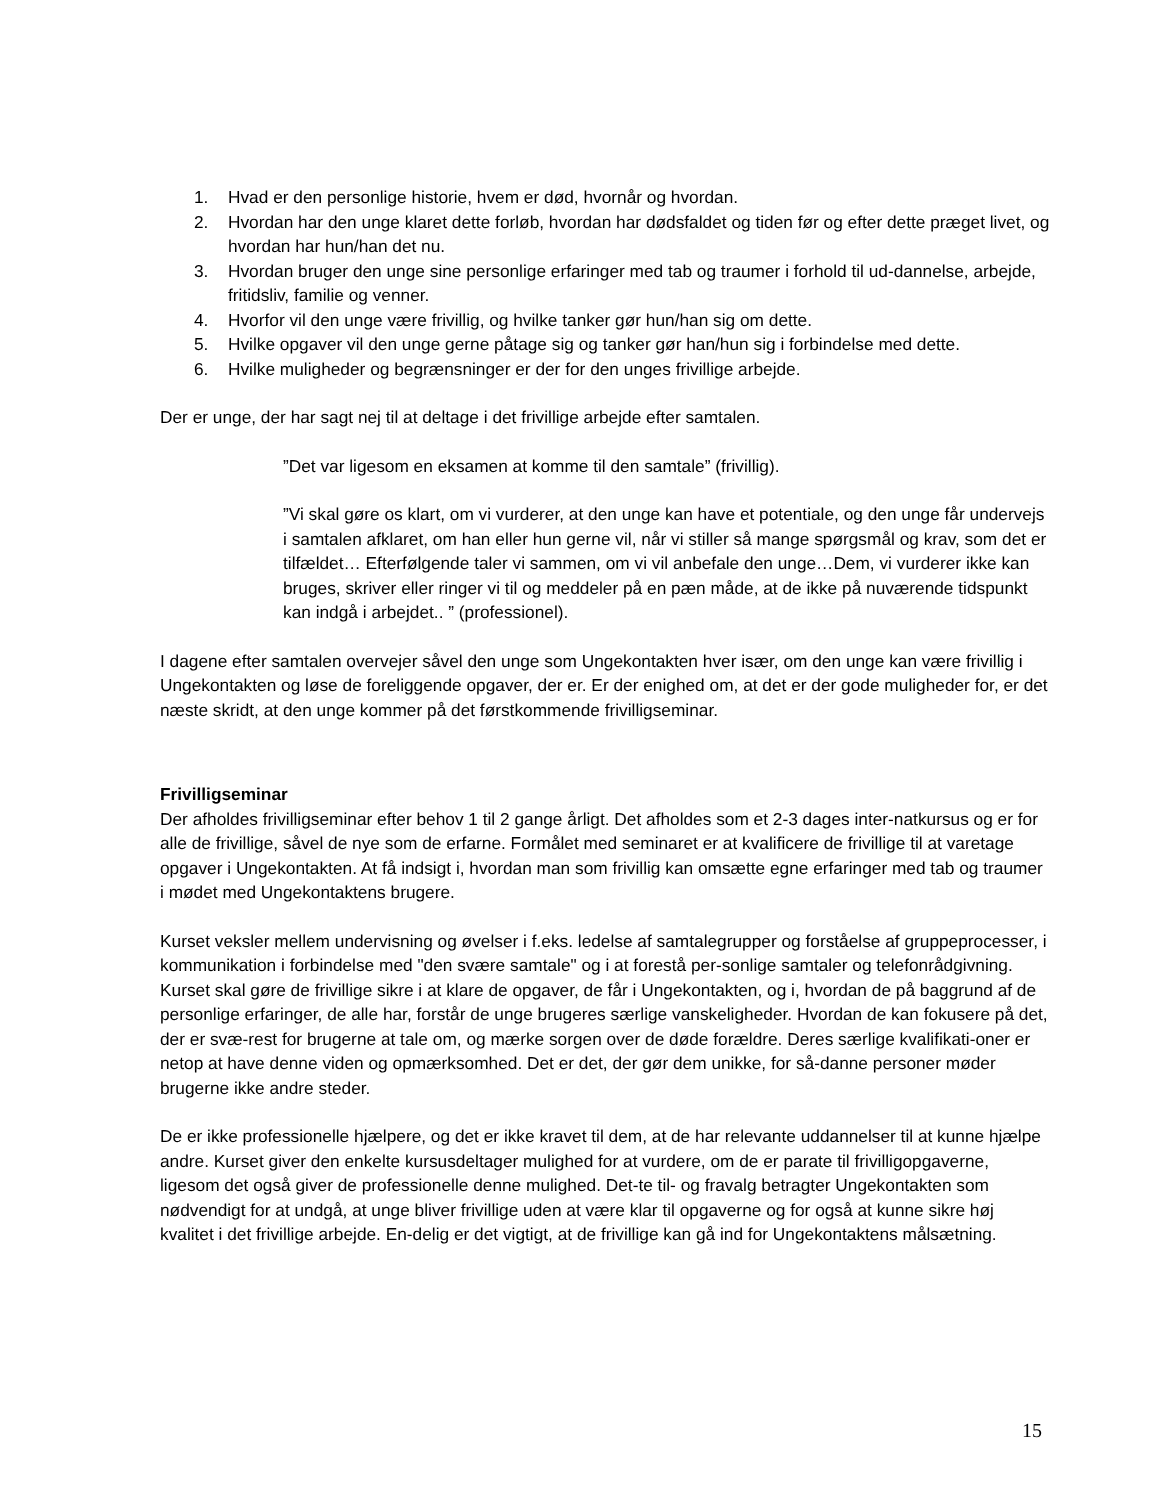1. Hvad er den personlige historie, hvem er død, hvornår og hvordan.
2. Hvordan har den unge klaret dette forløb, hvordan har dødsfaldet og tiden før og efter dette præget livet, og hvordan har hun/han det nu.
3. Hvordan bruger den unge sine personlige erfaringer med tab og traumer i forhold til ud-dannelse, arbejde, fritidsliv, familie og venner.
4. Hvorfor vil den unge være frivillig, og hvilke tanker gør hun/han sig om dette.
5. Hvilke opgaver vil den unge gerne påtage sig og tanker gør han/hun sig i forbindelse med dette.
6. Hvilke muligheder og begrænsninger er der for den unges frivillige arbejde.
Der er unge, der har sagt nej til at deltage i det frivillige arbejde efter samtalen.
”Det var ligesom en eksamen at komme til den samtale” (frivillig).
”Vi skal gøre os klart, om vi vurderer, at den unge kan have et potentiale, og den unge får undervejs i samtalen afklaret, om han eller hun gerne vil, når vi stiller så mange spørgsmål og krav, som det er tilfældet… Efterfølgende taler vi sammen, om vi vil anbefale den unge…Dem, vi vurderer ikke kan bruges, skriver eller ringer vi til og meddeler på en pæn måde, at de ikke på nuværende tidspunkt kan indgå i arbejdet.. ” (professionel).
I dagene efter samtalen overvejer såvel den unge som Ungekontakten hver især, om den unge kan være frivillig i Ungekontakten og løse de foreliggende opgaver, der er. Er der enighed om, at det er der gode muligheder for, er det næste skridt, at den unge kommer på det førstkommende frivilligseminar.
Frivilligseminar
Der afholdes frivilligseminar efter behov 1 til 2 gange årligt. Det afholdes som et 2-3 dages inter-natkursus og er for alle de frivillige, såvel de nye som de erfarne. Formålet med seminaret er at kvalificere de frivillige til at varetage opgaver i Ungekontakten. At få indsigt i, hvordan man som frivillig kan omsætte egne erfaringer med tab og traumer i mødet med Ungekontaktens brugere.
Kurset veksler mellem undervisning og øvelser i f.eks. ledelse af samtalegrupper og forståelse af gruppeprocesser, i kommunikation i forbindelse med "den svære samtale" og i at forestå per-sonlige samtaler og telefonrådgivning. Kurset skal gøre de frivillige sikre i at klare de opgaver, de får i Ungekontakten, og i, hvordan de på baggrund af de personlige erfaringer, de alle har, forstår de unge brugeres særlige vanskeligheder. Hvordan de kan fokusere på det, der er svæ-rest for brugerne at tale om, og mærke sorgen over de døde forældre. Deres særlige kvalifikati-oner er netop at have denne viden og opmærksomhed. Det er det, der gør dem unikke, for så-danne personer møder brugerne ikke andre steder.
De er ikke professionelle hjælpere, og det er ikke kravet til dem, at de har relevante uddannelser til at kunne hjælpe andre. Kurset giver den enkelte kursusdeltager mulighed for at vurdere, om de er parate til frivilligopgaverne, ligesom det også giver de professionelle denne mulighed. Det-te til- og fravalg betragter Ungekontakten som nødvendigt for at undgå, at unge bliver frivillige uden at være klar til opgaverne og for også at kunne sikre høj kvalitet i det frivillige arbejde. En-delig er det vigtigt, at de frivillige kan gå ind for Ungekontaktens målsætning.
15